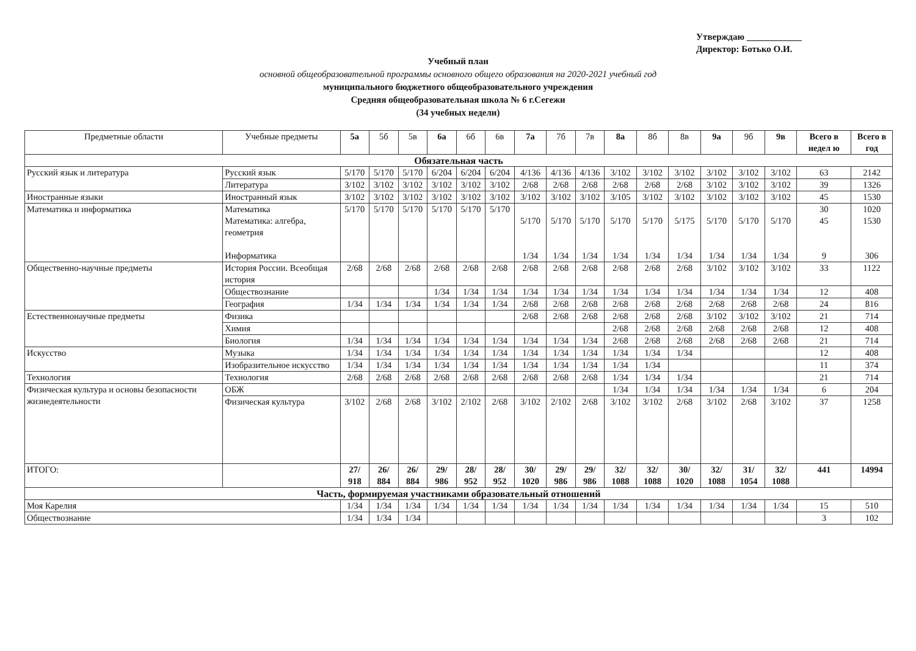Утверждаю ____________
Директор: Ботько О.И.
Учебный план
основной общеобразовательной программы основного общего образования на 2020-2021 учебный год
муниципального бюджетного общеобразовательного учреждения
Средняя общеобразовательная школа № 6 г.Сегежи
(34 учебных недели)
| Предметные области | Учебные предметы | 5а | 5б | 5в | 6а | 6б | 6в | 7а | 7б | 7в | 8а | 8б | 8в | 9а | 9б | 9в | Всего в недел ю | Всего в год |
| --- | --- | --- | --- | --- | --- | --- | --- | --- | --- | --- | --- | --- | --- | --- | --- | --- | --- | --- |
| Обязательная часть | | | | | | | | | | | | | | | | | | |
| Русский язык и литература | Русский язык | 5/170 | 5/170 | 5/170 | 6/204 | 6/204 | 6/204 | 4/136 | 4/136 | 4/136 | 3/102 | 3/102 | 3/102 | 3/102 | 3/102 | 3/102 | 63 | 2142 |
| | Литература | 3/102 | 3/102 | 3/102 | 3/102 | 3/102 | 3/102 | 2/68 | 2/68 | 2/68 | 2/68 | 2/68 | 2/68 | 3/102 | 3/102 | 3/102 | 39 | 1326 |
| Иностранные языки | Иностранный язык | 3/102 | 3/102 | 3/102 | 3/102 | 3/102 | 3/102 | 3/102 | 3/102 | 3/102 | 3/105 | 3/102 | 3/102 | 3/102 | 3/102 | 3/102 | 45 | 1530 |
| Математика и информатика | Математика Математика: алгебра, геометрия Информатика | 5/170 | 5/170 | 5/170 | 5/170 | 5/170 | 5/170 | 5/170 1/34 | 5/170 1/34 | 5/170 1/34 | 5/170 1/34 | 5/170 1/34 | 5/175 1/34 | 5/170 1/34 | 5/170 1/34 | 5/170 1/34 | 30 45 9 | 1020 1530 306 |
| Общественно-научные предметы | История России. Всеобщая история | 2/68 | 2/68 | 2/68 | 2/68 | 2/68 | 2/68 | 2/68 | 2/68 | 2/68 | 2/68 | 2/68 | 2/68 | 3/102 | 3/102 | 3/102 | 33 | 1122 |
| | Обществознание | | | | 1/34 | 1/34 | 1/34 | 1/34 | 1/34 | 1/34 | 1/34 | 1/34 | 1/34 | 1/34 | 1/34 | 1/34 | 12 | 408 |
| | География | 1/34 | 1/34 | 1/34 | 1/34 | 1/34 | 1/34 | 2/68 | 2/68 | 2/68 | 2/68 | 2/68 | 2/68 | 2/68 | 2/68 | 2/68 | 24 | 816 |
| Естественнонаучные предметы | Физика | | | | | | | 2/68 | 2/68 | 2/68 | 2/68 | 2/68 | 2/68 | 3/102 | 3/102 | 3/102 | 21 | 714 |
| | Химия | | | | | | | | | | 2/68 | 2/68 | 2/68 | 2/68 | 2/68 | 2/68 | 12 | 408 |
| | Биология | 1/34 | 1/34 | 1/34 | 1/34 | 1/34 | 1/34 | 1/34 | 1/34 | 1/34 | 2/68 | 2/68 | 2/68 | 2/68 | 2/68 | 2/68 | 21 | 714 |
| Искусство | Музыка | 1/34 | 1/34 | 1/34 | 1/34 | 1/34 | 1/34 | 1/34 | 1/34 | 1/34 | 1/34 | 1/34 | 1/34 | | | | 12 | 408 |
| | Изобразительное искусство | 1/34 | 1/34 | 1/34 | 1/34 | 1/34 | 1/34 | 1/34 | 1/34 | 1/34 | 1/34 | 1/34 | | | | | 11 | 374 |
| Технология | Технология | 2/68 | 2/68 | 2/68 | 2/68 | 2/68 | 2/68 | 2/68 | 2/68 | 2/68 | 1/34 | 1/34 | 1/34 | | | | 21 | 714 |
| Физическая культура и основы безопасности жизнедеятельности | ОБЖ | | | | | | | | | | 1/34 | 1/34 | 1/34 | 1/34 | 1/34 | 1/34 | 6 | 204 |
| | Физическая культура | 3/102 | 2/68 | 2/68 | 3/102 | 2/102 | 2/68 | 3/102 | 2/102 | 2/68 | 3/102 | 3/102 | 2/68 | 3/102 | 2/68 | 3/102 | 37 | 1258 |
| ИТОГО: | | 27/ 918 | 26/ 884 | 26/ 884 | 29/ 986 | 28/ 952 | 28/ 952 | 30/ 1020 | 29/ 986 | 29/ 986 | 32/ 1088 | 32/ 1088 | 30/ 1020 | 32/ 1088 | 31/ 1054 | 32/ 1088 | 441 | 14994 |
| Часть, формируемая участниками образовательный отношений | | | | | | | | | | | | | | | | | | |
| Моя Карелия | | 1/34 | 1/34 | 1/34 | 1/34 | 1/34 | 1/34 | 1/34 | 1/34 | 1/34 | 1/34 | 1/34 | 1/34 | 1/34 | 1/34 | 1/34 | 15 | 510 |
| Обществознание | | 1/34 | 1/34 | 1/34 | | | | | | | | | | | | | 3 | 102 |